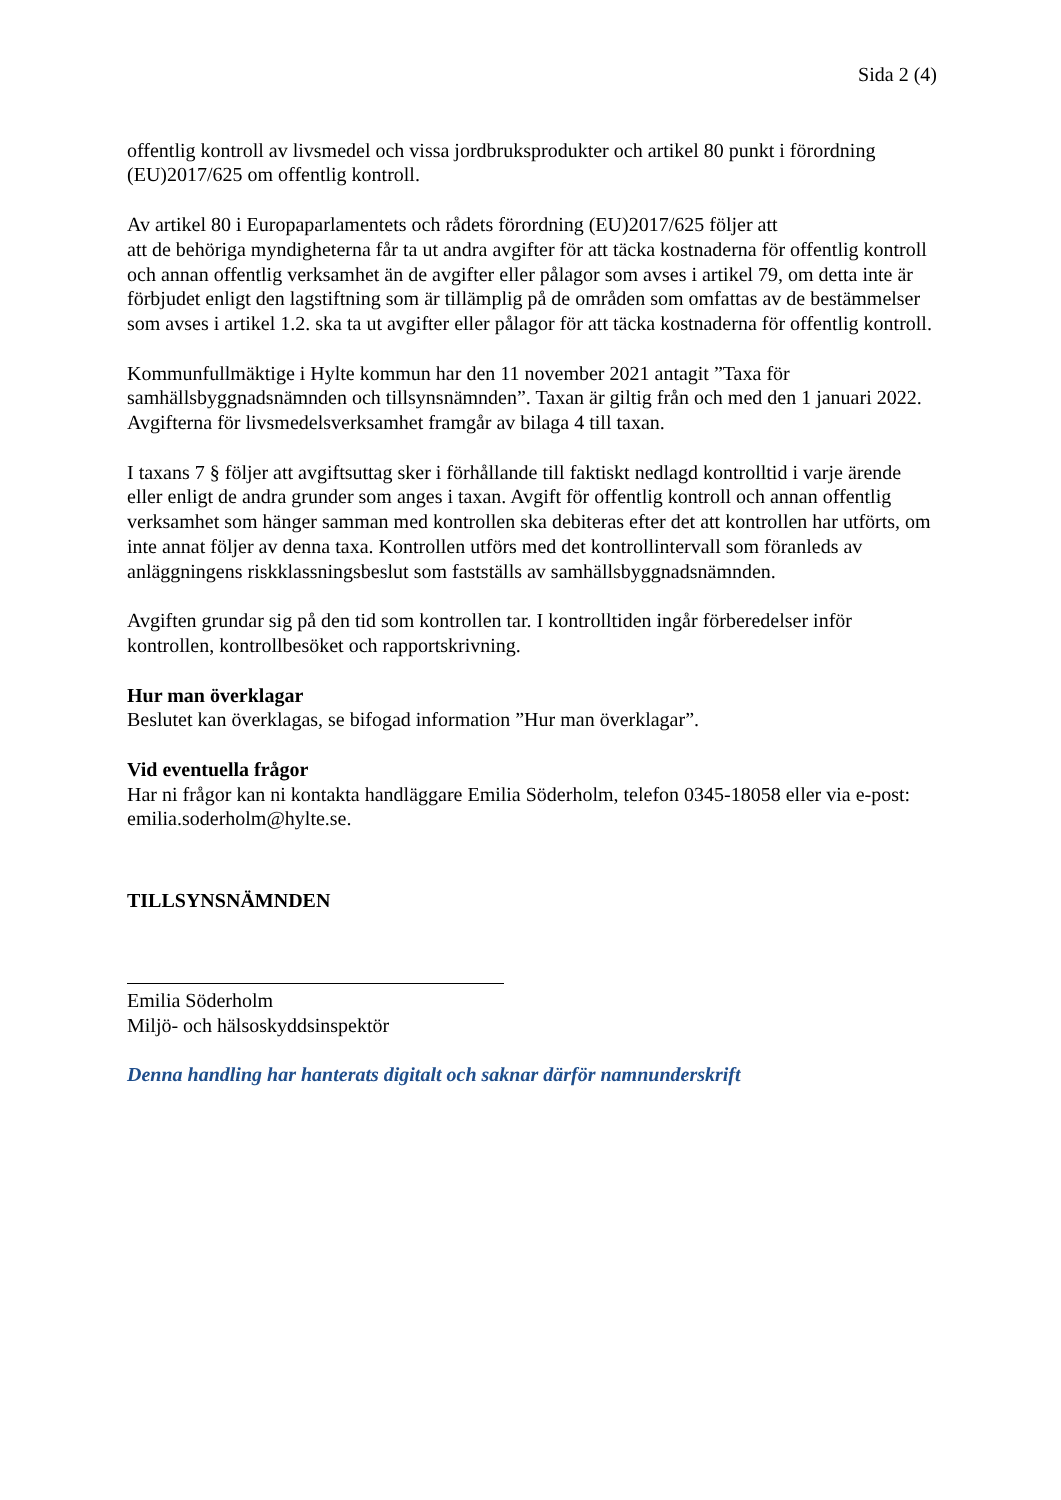Sida 2 (4)
offentlig kontroll av livsmedel och vissa jordbruksprodukter och artikel 80 punkt i förordning (EU)2017/625 om offentlig kontroll.
Av artikel 80 i Europaparlamentets och rådets förordning (EU)2017/625 följer att
att de behöriga myndigheterna får ta ut andra avgifter för att täcka kostnaderna för offentlig kontroll och annan offentlig verksamhet än de avgifter eller pålagor som avses i artikel 79, om detta inte är förbjudet enligt den lagstiftning som är tillämplig på de områden som omfattas av de bestämmelser som avses i artikel 1.2. ska ta ut avgifter eller pålagor för att täcka kostnaderna för offentlig kontroll.
Kommunfullmäktige i Hylte kommun har den 11 november 2021 antagit ”Taxa för samhällsbyggnadsnämnden och tillsynsnämnden”. Taxan är giltig från och med den 1 januari 2022. Avgifterna för livsmedelsverksamhet framgår av bilaga 4 till taxan.
I taxans 7 § följer att avgiftsuttag sker i förhållande till faktiskt nedlagd kontrolltid i varje ärende eller enligt de andra grunder som anges i taxan. Avgift för offentlig kontroll och annan offentlig verksamhet som hänger samman med kontrollen ska debiteras efter det att kontrollen har utförts, om inte annat följer av denna taxa. Kontrollen utförs med det kontrollintervall som föranleds av anläggningens riskklassningsbeslut som fastställs av samhällsbyggnadsnämnden.
Avgiften grundar sig på den tid som kontrollen tar. I kontrolltiden ingår förberedelser inför kontrollen, kontrollbesöket och rapportskrivning.
Hur man överklagar
Beslutet kan överklagas, se bifogad information ”Hur man överklagar”.
Vid eventuella frågor
Har ni frågor kan ni kontakta handläggare Emilia Söderholm, telefon 0345-18058 eller via e-post: emilia.soderholm@hylte.se.
TILLSYNSNÄMNDEN
Emilia Söderholm
Miljö- och hälsoskyddsinspektör
Denna handling har hanterats digitalt och saknar därför namnunderskrift